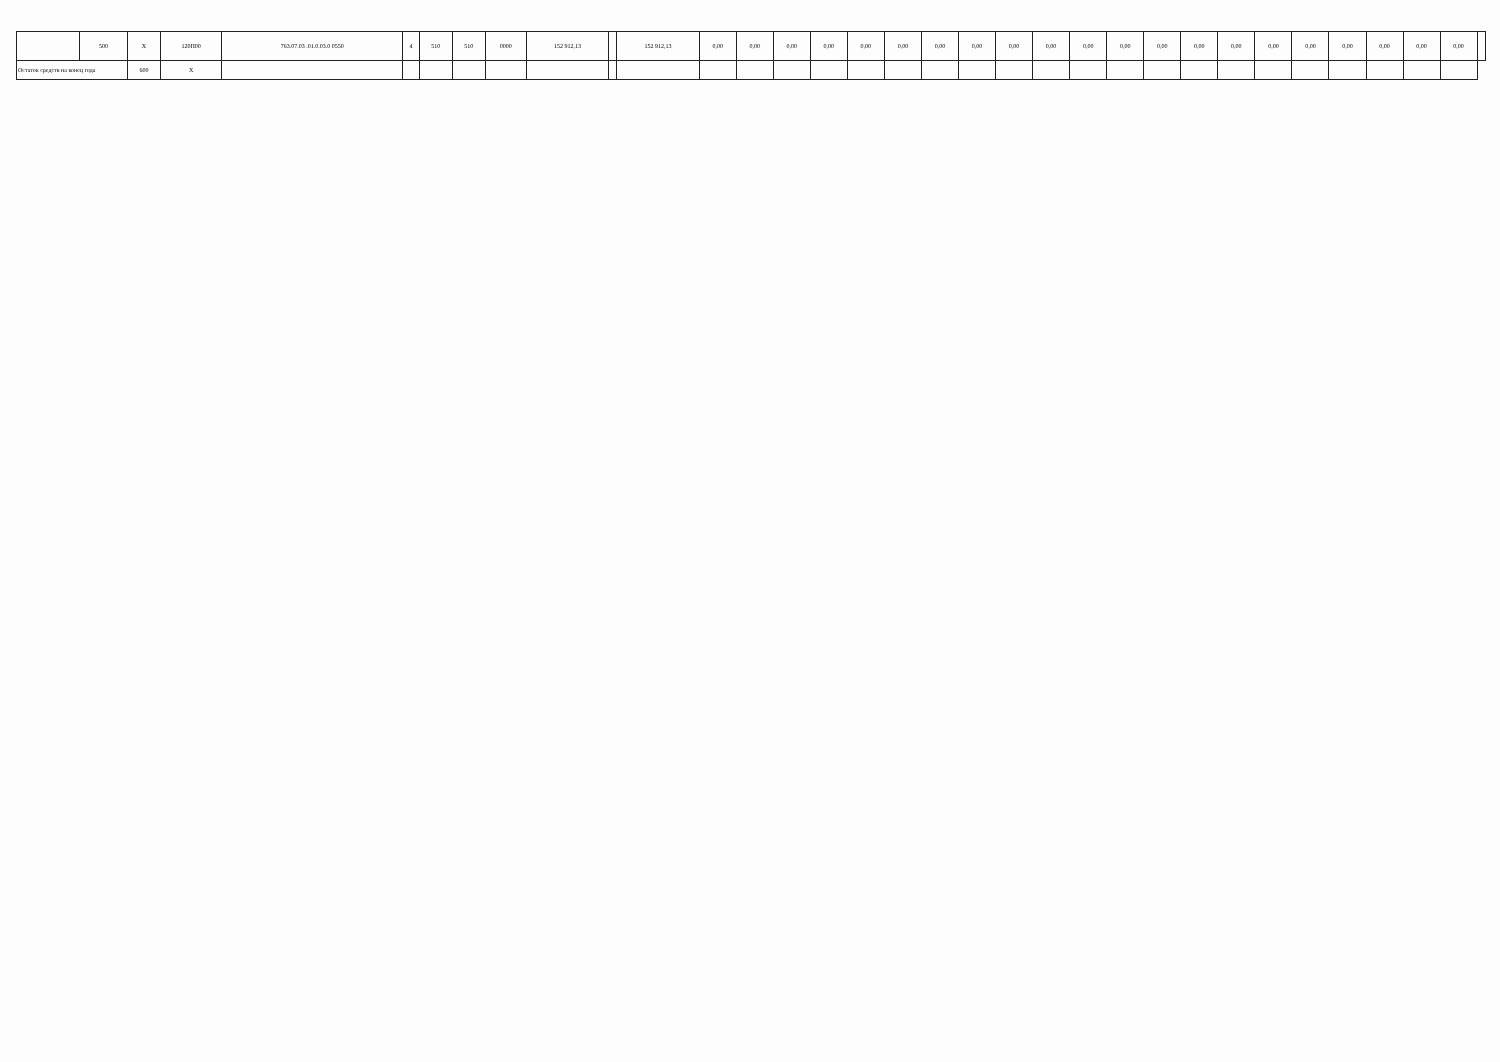| | 500 | X | 120П00 | 763.07.03 .01.0.03.0 0550 | 4 | 510 | 510 | 0000 | 152 912,13 | | 152 912,13 | 0,00 | 0,00 | 0,00 | 0,00 | 0,00 | 0,00 | 0,00 | 0,00 | 0,00 | 0,00 | 0,00 | 0,00 | 0,00 | 0,00 | 0,00 | 0,00 | 0,00 | 0,00 | 0,00 | 0,00 | 0,00 | |
| Остаток средств на конец года | | 600 | X | | | | | | | | | | | | | | | | | | | | | | | | | | | | | | |